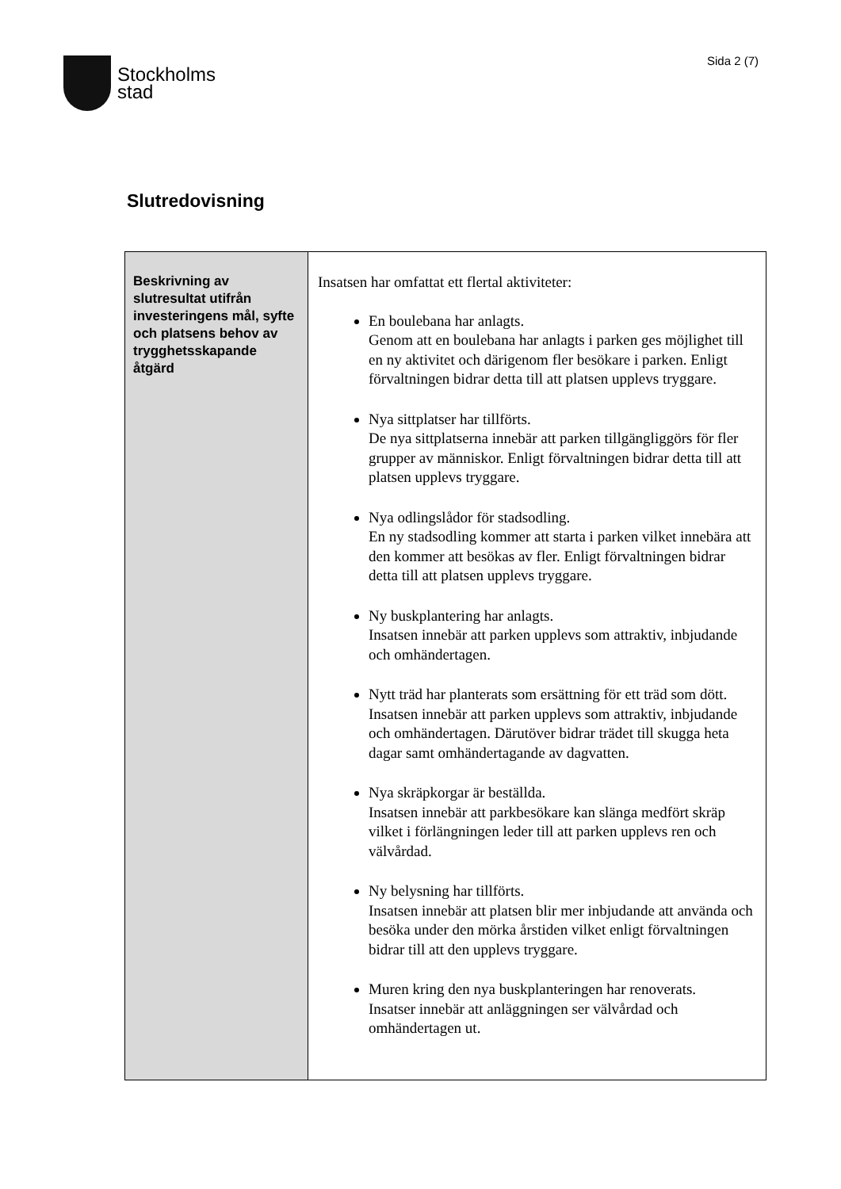Stockholms
stad
Sida 2 (7)
Slutredovisning
| Beskrivning av slutresultat utifrån investeringens mål, syfte och platsens behov av trygghetsskapande åtgärd | Insatsen har omfattat ett flertal aktiviteter: En boulebana har anlagts. Genom att en boulebana har anlagts i parken ges möjlighet till en ny aktivitet och därigenom fler besökare i parken. Enligt förvaltningen bidrar detta till att platsen upplevs tryggare. Nya sittplatser har tillförts. De nya sittplatserna innebär att parken tillgängliggörs för fler grupper av människor. Enligt förvaltningen bidrar detta till att platsen upplevs tryggare. Nya odlingslådor för stadsodling. En ny stadsodling kommer att starta i parken vilket innebära att den kommer att besökas av fler. Enligt förvaltningen bidrar detta till att platsen upplevs tryggare. Ny buskplantering har anlagts. Insatsen innebär att parken upplevs som attraktiv, inbjudande och omhändertagen. Nytt träd har planterats som ersättning för ett träd som dött. Insatsen innebär att parken upplevs som attraktiv, inbjudande och omhändertagen. Därutöver bidrar trädet till skugga heta dagar samt omhändertagande av dagvatten. Nya skräpkorgar är beställda. Insatsen innebär att parkbesökare kan slänga medfört skräp vilket i förlängningen leder till att parken upplevs ren och välvårdad. Ny belysning har tillförts. Insatsen innebär att platsen blir mer inbjudande att använda och besöka under den mörka årstiden vilket enligt förvaltningen bidrar till att den upplevs tryggare. Muren kring den nya buskplanteringen har renoverats. Insatser innebär att anläggningen ser välvårdad och omhändertagen ut. |